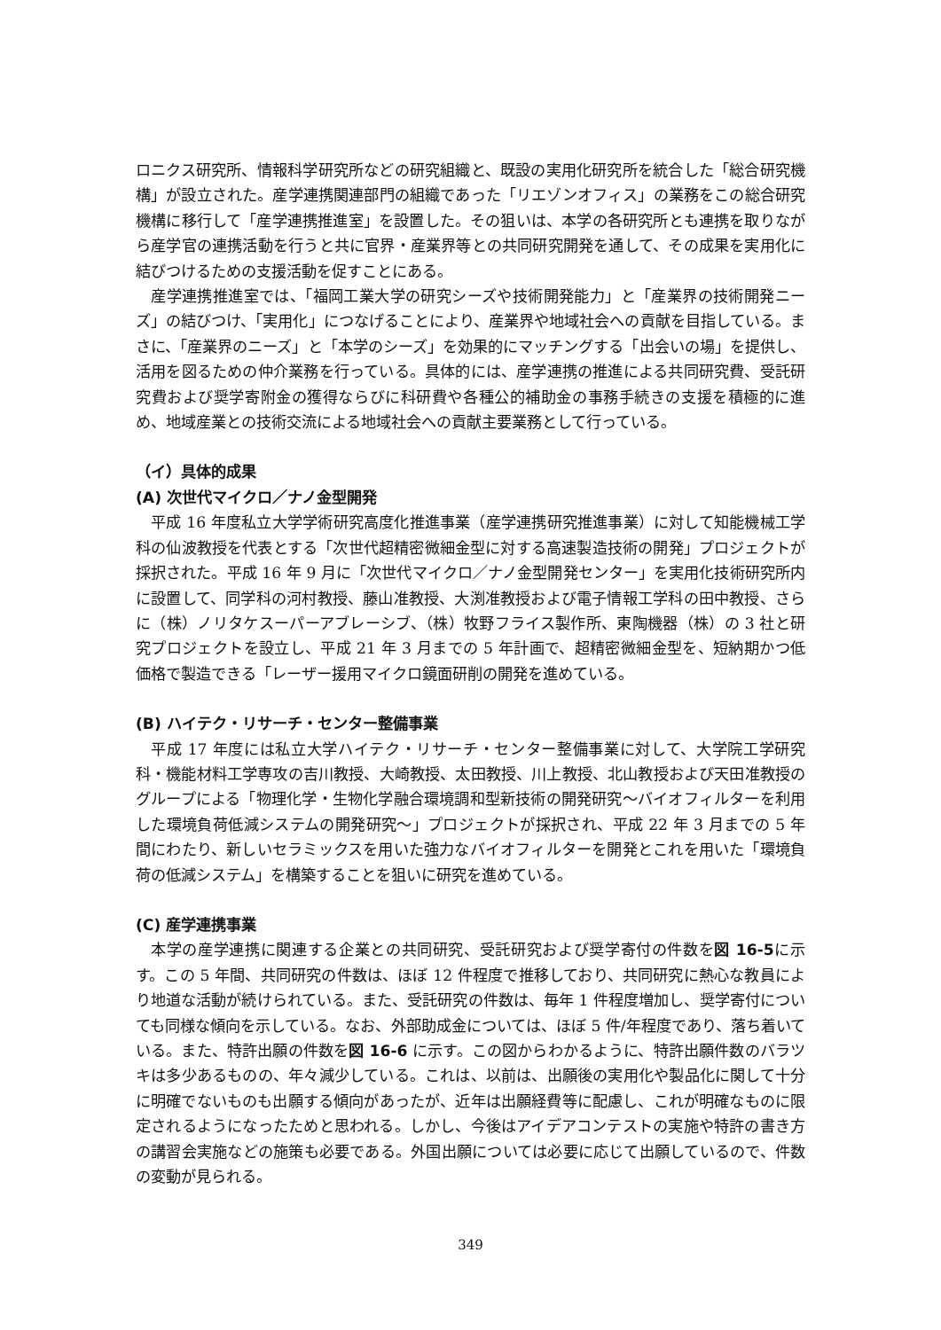ロニクス研究所、情報科学研究所などの研究組織と、既設の実用化研究所を統合した「総合研究機構」が設立された。産学連携関連部門の組織であった「リエゾンオフィス」の業務をこの総合研究機構に移行して「産学連携推進室」を設置した。その狙いは、本学の各研究所とも連携を取りながら産学官の連携活動を行うと共に官界・産業界等との共同研究開発を通して、その成果を実用化に結びつけるための支援活動を促すことにある。
産学連携推進室では、「福岡工業大学の研究シーズや技術開発能力」と「産業界の技術開発ニーズ」の結びつけ、「実用化」につなげることにより、産業界や地域社会への貢献を目指している。まさに、「産業界のニーズ」と「本学のシーズ」を効果的にマッチングする「出会いの場」を提供し、活用を図るための仲介業務を行っている。具体的には、産学連携の推進による共同研究費、受託研究費および奨学寄附金の獲得ならびに科研費や各種公的補助金の事務手続きの支援を積極的に進め、地域産業との技術交流による地域社会への貢献主要業務として行っている。
（イ）具体的成果
(A) 次世代マイクロ／ナノ金型開発
平成 16 年度私立大学学術研究高度化推進事業（産学連携研究推進事業）に対して知能機械工学科の仙波教授を代表とする「次世代超精密微細金型に対する高速製造技術の開発」プロジェクトが採択された。平成 16 年 9 月に「次世代マイクロ／ナノ金型開発センター」を実用化技術研究所内に設置して、同学科の河村教授、藤山准教授、大渕准教授および電子情報工学科の田中教授、さらに（株）ノリタケスーパーアブレーシブ、（株）牧野フライス製作所、東陶機器（株）の 3 社と研究プロジェクトを設立し、平成 21 年 3 月までの 5 年計画で、超精密微細金型を、短納期かつ低価格で製造できる「レーザー援用マイクロ鏡面研削の開発を進めている。
(B) ハイテク・リサーチ・センター整備事業
平成 17 年度には私立大学ハイテク・リサーチ・センター整備事業に対して、大学院工学研究科・機能材料工学専攻の吉川教授、大崎教授、太田教授、川上教授、北山教授および天田准教授のグループによる「物理化学・生物化学融合環境調和型新技術の開発研究～バイオフィルターを利用した環境負荷低減システムの開発研究～」プロジェクトが採択され、平成 22 年 3 月までの 5 年間にわたり、新しいセラミックスを用いた強力なバイオフィルターを開発とこれを用いた「環境負荷の低減システム」を構築することを狙いに研究を進めている。
(C) 産学連携事業
本学の産学連携に関連する企業との共同研究、受託研究および奨学寄付の件数を図 16-5に示す。この 5 年間、共同研究の件数は、ほぼ 12 件程度で推移しており、共同研究に熱心な教員により地道な活動が続けられている。また、受託研究の件数は、毎年 1 件程度増加し、奨学寄付についても同様な傾向を示している。なお、外部助成金については、ほぼ 5 件/年程度であり、落ち着いている。また、特許出願の件数を図 16-6 に示す。この図からわかるように、特許出願件数のバラツキは多少あるものの、年々減少している。これは、以前は、出願後の実用化や製品化に関して十分に明確でないものも出願する傾向があったが、近年は出願経費等に配慮し、これが明確なものに限定されるようになったためと思われる。しかし、今後はアイデアコンテストの実施や特許の書き方の講習会実施などの施策も必要である。外国出願については必要に応じて出願しているので、件数の変動が見られる。
349